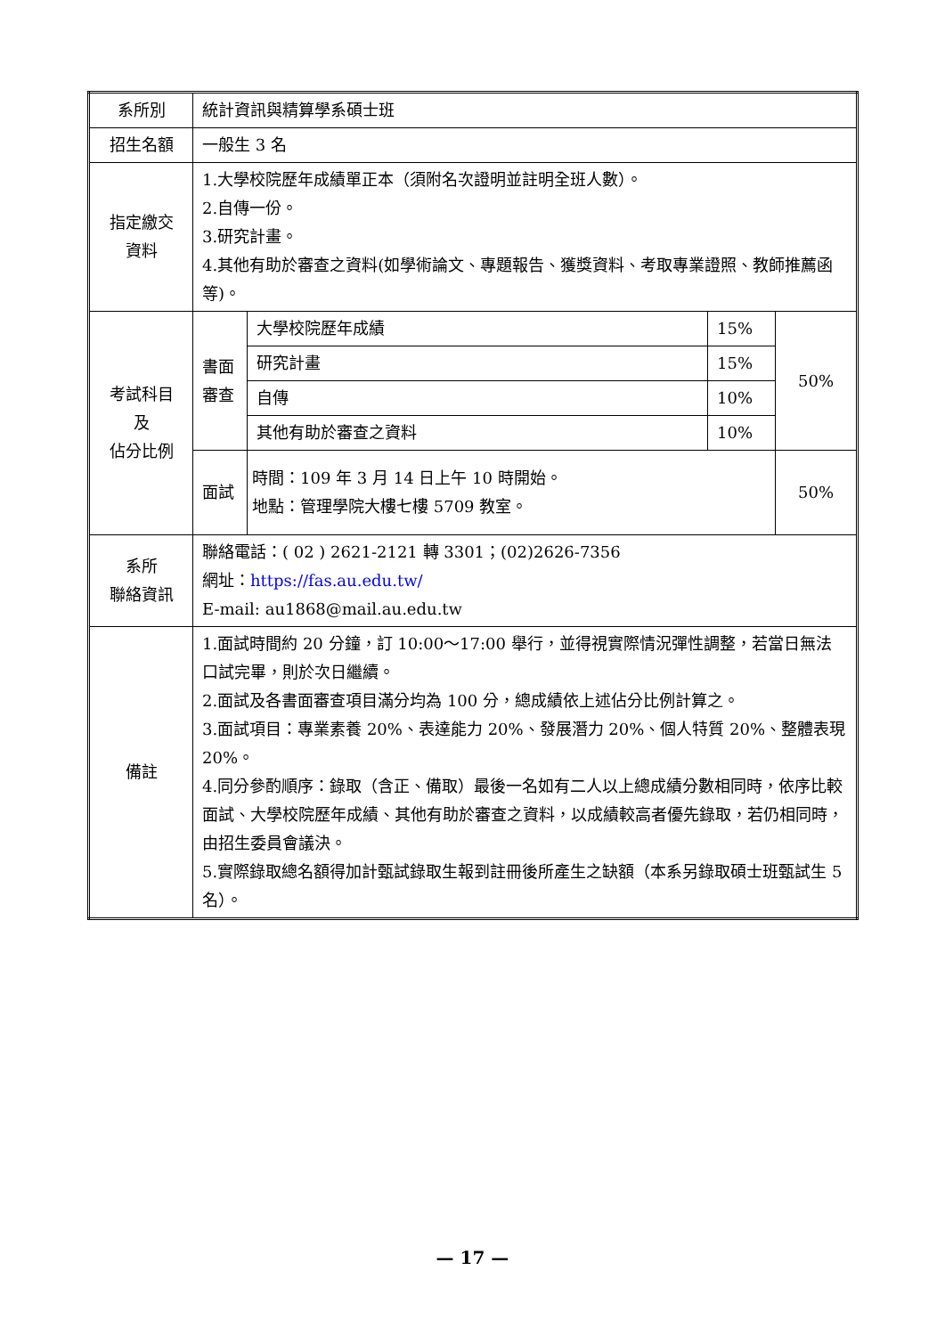| 系所別 | 統計資訊與精算學系碩士班 | | | |
| 招生名額 | 一般生 3 名 | | | |
| 指定繳交 資料 | 1.大學校院歷年成績單正本（須附名次證明並註明全班人數）。 2.自傳一份。 3.研究計畫。 4.其他有助於審查之資料(如學術論文、專題報告、獲獎資料、考取專業證照、教師推薦函等)。 | | | |
| 考試科目 及 佔分比例 | 書面審查 | 大學校院歷年成績 | 15% | 50% |
| | | 研究計畫 | 15% | |
| | | 自傳 | 10% | |
| | | 其他有助於審查之資料 | 10% | |
| | 面試 | 時間：109 年 3 月 14 日上午 10 時開始。 地點：管理學院大樓七樓 5709 教室。 | | 50% |
| 系所 聯絡資訊 | 聯絡電話：( 02 ) 2621-2121 轉 3301；(02)2626-7356 網址： https://fas.au.edu.tw/ E-mail: au1868@mail.au.edu.tw | | | |
| 備註 | 1.面試時間約 20 分鐘，訂 10:00～17:00 舉行，並得視實際情況彈性調整，若當日無法口試完畢，則於次日繼續。 2.面試及各書面審查項目滿分均為 100 分，總成績依上述佔分比例計算之。 3.面試項目：專業素養 20%、表達能力 20%、發展潛力 20%、個人特質 20%、整體表現 20%。 4.同分參酌順序：錄取（含正、備取）最後一名如有二人以上總成績分數相同時，依序比較面試、大學校院歷年成績、其他有助於審查之資料，以成績較高者優先錄取，若仍相同時，由招生委員會議決。 5.實際錄取總名額得加計甄試錄取生報到註冊後所產生之缺額（本系另錄取碩士班甄試生 5 名）。 | | | |
— 17 —